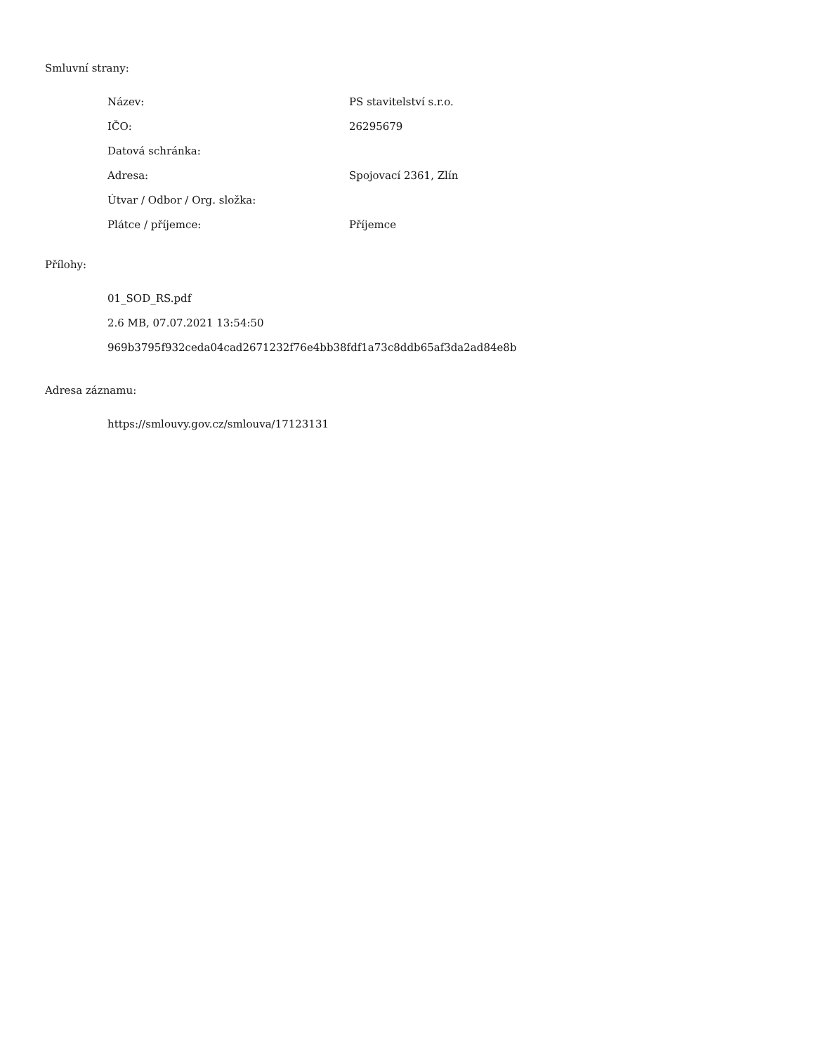Smluvní strany:
| Název: | PS stavitelství s.r.o. |
| IČO: | 26295679 |
| Datová schránka: | |
| Adresa: | Spojovací 2361, Zlín |
| Útvar / Odbor / Org. složka: | |
| Plátce / příjemce: | Příjemce |
Přílohy:
01_SOD_RS.pdf
2.6 MB, 07.07.2021 13:54:50
969b3795f932ceda04cad2671232f76e4bb38fdf1a73c8ddb65af3da2ad84e8b
Adresa záznamu:
https://smlouvy.gov.cz/smlouva/17123131